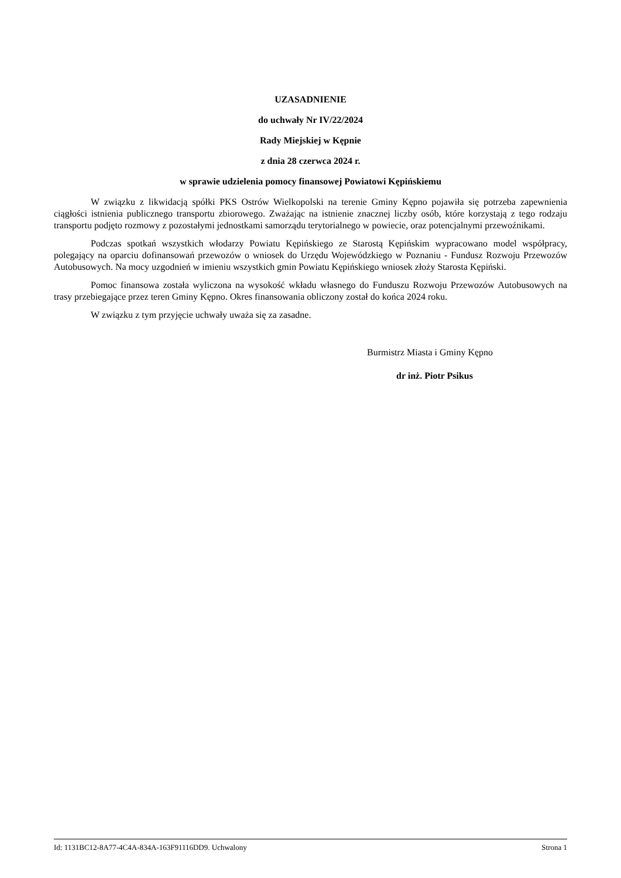UZASADNIENIE
do uchwały Nr IV/22/2024
Rady Miejskiej w Kępnie
z dnia 28 czerwca 2024 r.
w sprawie udzielenia pomocy finansowej Powiatowi Kępińskiemu
W związku z likwidacją spółki PKS Ostrów Wielkopolski na terenie Gminy Kępno pojawiła się potrzeba zapewnienia ciągłości istnienia publicznego transportu zbiorowego. Zważając na istnienie znacznej liczby osób, które korzystają z tego rodzaju transportu podjęto rozmowy z pozostałymi jednostkami samorządu terytorialnego w powiecie, oraz potencjalnymi przewoźnikami.
Podczas spotkań wszystkich włodarzy Powiatu Kępińskiego ze Starostą Kępińskim wypracowano model współpracy, polegający na oparciu dofinansowań przewozów o wniosek do Urzędu Wojewódzkiego w Poznaniu - Fundusz Rozwoju Przewozów Autobusowych. Na mocy uzgodnień w imieniu wszystkich gmin Powiatu Kępińskiego wniosek złoży Starosta Kępiński.
Pomoc finansowa została wyliczona na wysokość wkładu własnego do Funduszu Rozwoju Przewozów Autobusowych na trasy przebiegające przez teren Gminy Kępno. Okres finansowania obliczony został do końca 2024 roku.
W związku z tym przyjęcie uchwały uważa się za zasadne.
Burmistrz Miasta i Gminy Kępno
dr inż. Piotr Psikus
Id: 1131BC12-8A77-4C4A-834A-163F91116DD9. Uchwalony Strona 1